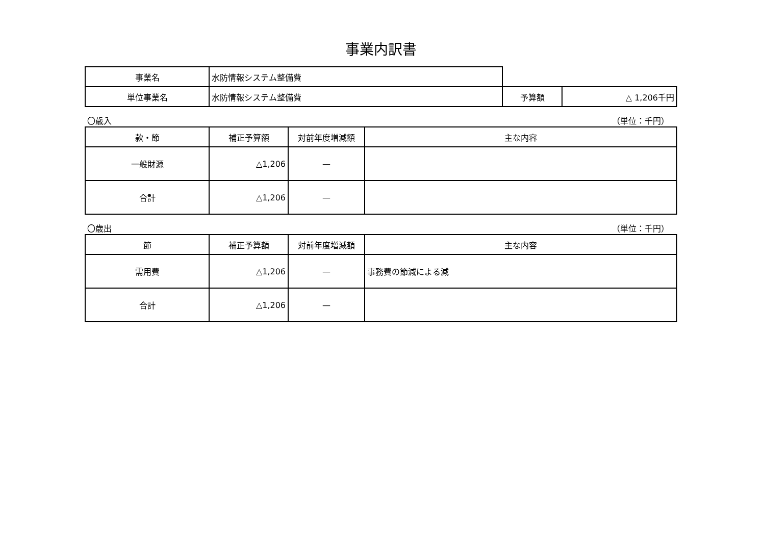事業内訳書
| 事業名 | 水防情報システム整備費 | | |
| 単位事業名 | 水防情報システム整備費 | 予算額 | △ 1,206千円 |
〇歳入 （単位：千円）
| 款・節 | 補正予算額 | 対前年度増減額 | 主な内容 |
| --- | --- | --- | --- |
| 一般財源 | △1,206 | — | |
| 合計 | △1,206 | — | |
〇歳出 （単位：千円）
| 節 | 補正予算額 | 対前年度増減額 | 主な内容 |
| --- | --- | --- | --- |
| 需用費 | △1,206 | — | 事務費の節減による減 |
| 合計 | △1,206 | — | |